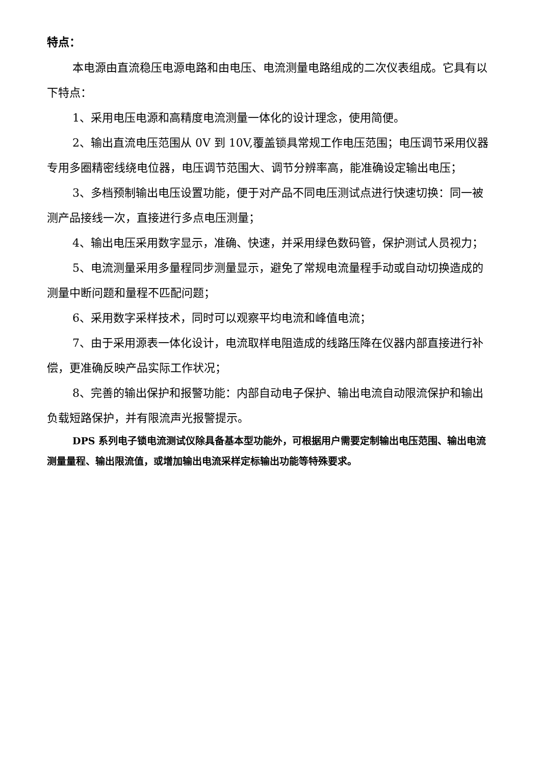特点：
本电源由直流稳压电源电路和由电压、电流测量电路组成的二次仪表组成。它具有以下特点：
1、采用电压电源和高精度电流测量一体化的设计理念，使用简便。
2、输出直流电压范围从 0V 到 10V,覆盖锁具常规工作电压范围；电压调节采用仪器专用多圈精密线绕电位器，电压调节范围大、调节分辨率高，能准确设定输出电压；
3、多档预制输出电压设置功能，便于对产品不同电压测试点进行快速切换：同一被测产品接线一次，直接进行多点电压测量；
4、输出电压采用数字显示，准确、快速，并采用绿色数码管，保护测试人员视力；
5、电流测量采用多量程同步测量显示，避免了常规电流量程手动或自动切换造成的测量中断问题和量程不匹配问题；
6、采用数字采样技术，同时可以观察平均电流和峰值电流；
7、由于采用源表一体化设计，电流取样电阻造成的线路压降在仪器内部直接进行补偿，更准确反映产品实际工作状况；
8、完善的输出保护和报警功能：内部自动电子保护、输出电流自动限流保护和输出负载短路保护，并有限流声光报警提示。
DPS 系列电子锁电流测试仪除具备基本型功能外，可根据用户需要定制输出电压范围、输出电流测量量程、输出限流值，或增加输出电流采样定标输出功能等特殊要求。